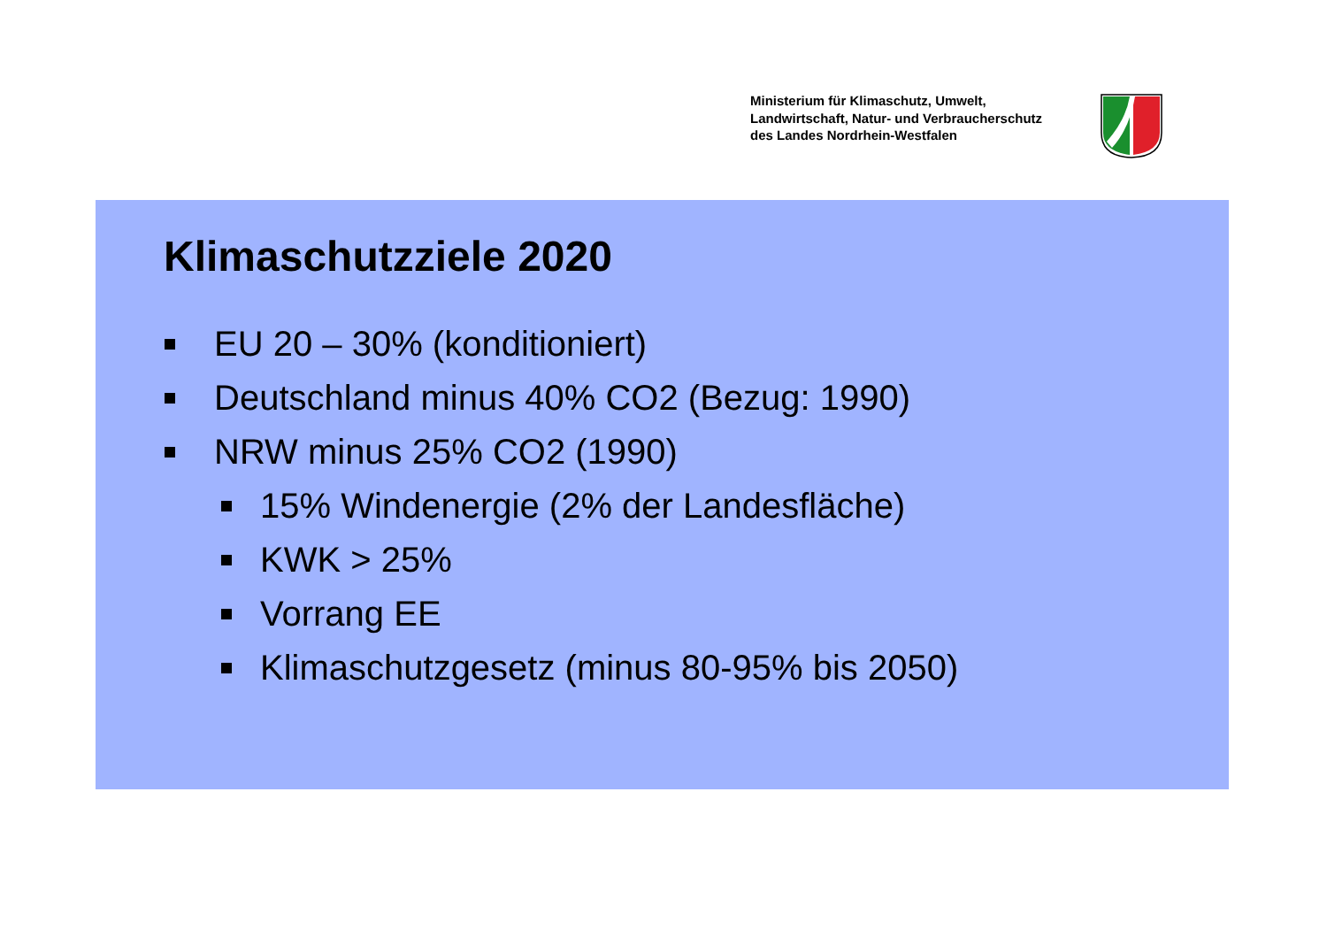Ministerium für Klimaschutz, Umwelt,
Landwirtschaft, Natur- und Verbraucherschutz
des Landes Nordrhein-Westfalen
Klimaschutzziele 2020
EU 20 – 30% (konditioniert)
Deutschland minus 40% CO2 (Bezug: 1990)
NRW minus 25% CO2 (1990)
15% Windenergie (2% der Landesfläche)
KWK > 25%
Vorrang EE
Klimaschutzgesetz (minus 80-95% bis 2050)